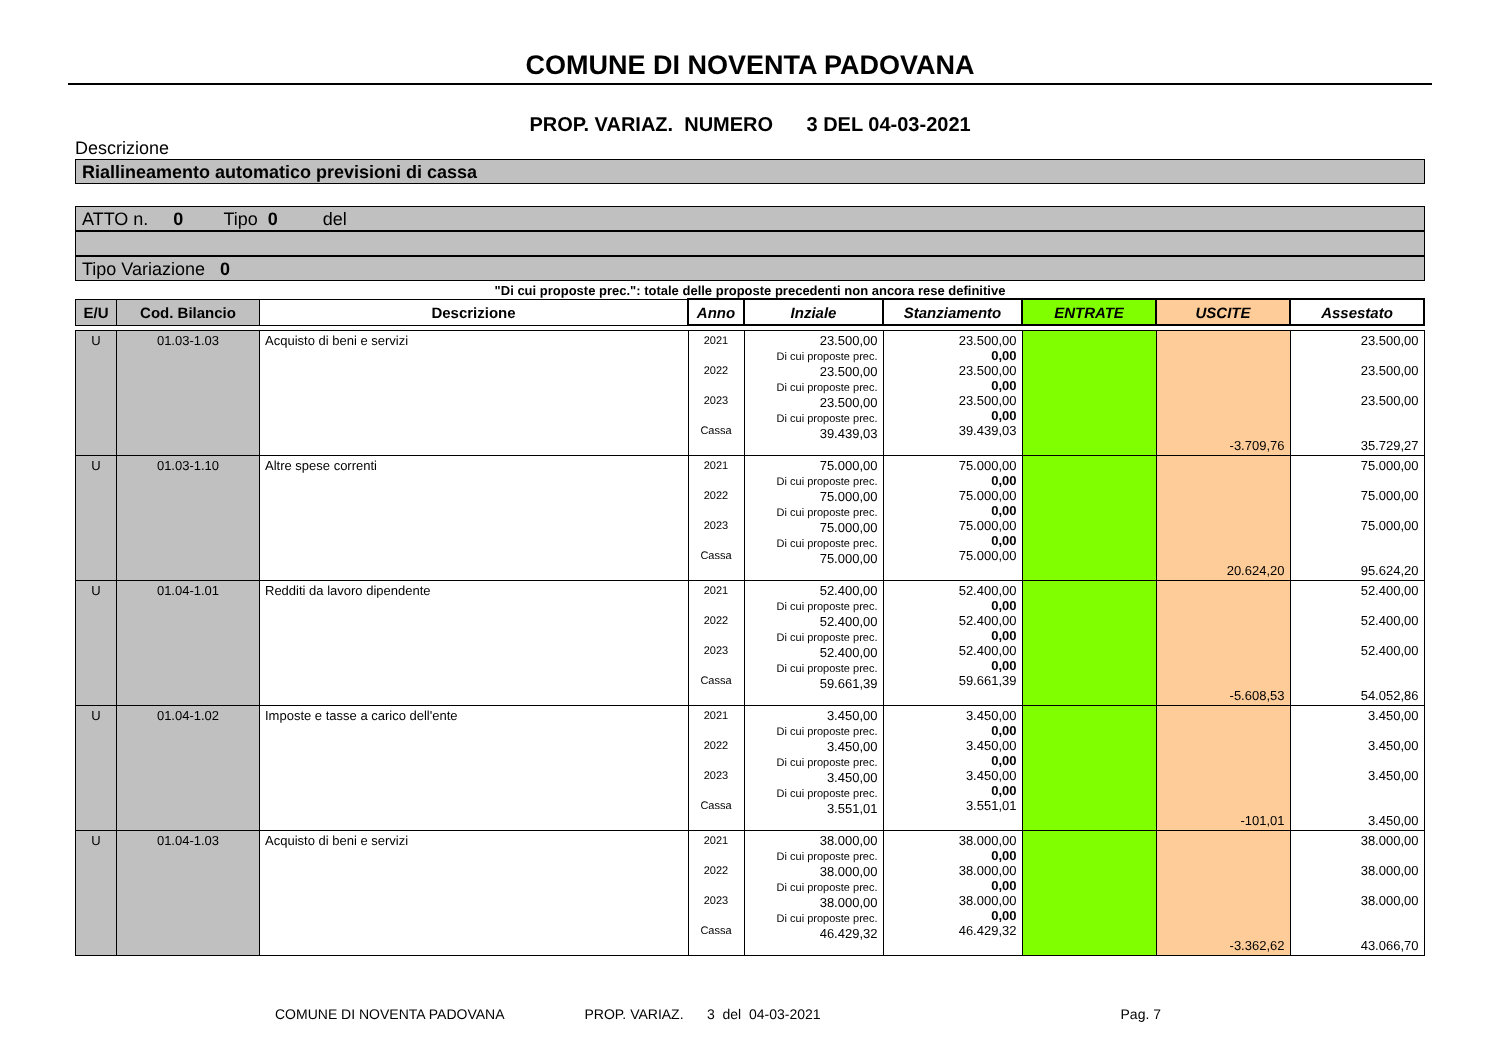COMUNE DI NOVENTA PADOVANA
PROP. VARIAZ. NUMERO 3 DEL 04-03-2021
Descrizione
Riallineamento automatico previsioni di cassa
ATTO n. 0 Tipo 0 del
Tipo Variazione 0
"Di cui proposte prec.": totale delle proposte precedenti non ancora rese definitive
| E/U | Cod. Bilancio | Descrizione | Anno | Inziale | Stanziamento | ENTRATE | USCITE | Assestato |
| --- | --- | --- | --- | --- | --- | --- | --- | --- |
| U | 01.03-1.03 | Acquisto di beni e servizi | 2021 2022 2023 Cassa | 23.500,00 Di cui proposte prec. 23.500,00 Di cui proposte prec. 23.500,00 Di cui proposte prec. 39.439,03 | 23.500,00 0,00 23.500,00 0,00 23.500,00 0,00 39.439,03 | | -3.709,76 | 23.500,00 23.500,00 23.500,00 35.729,27 |
| U | 01.03-1.10 | Altre spese correnti | 2021 2022 2023 Cassa | 75.000,00 Di cui proposte prec. 75.000,00 Di cui proposte prec. 75.000,00 Di cui proposte prec. 75.000,00 | 75.000,00 0,00 75.000,00 0,00 75.000,00 0,00 75.000,00 | | 20.624,20 | 75.000,00 75.000,00 75.000,00 95.624,20 |
| U | 01.04-1.01 | Redditi da lavoro dipendente | 2021 2022 2023 Cassa | 52.400,00 Di cui proposte prec. 52.400,00 Di cui proposte prec. 52.400,00 Di cui proposte prec. 59.661,39 | 52.400,00 0,00 52.400,00 0,00 52.400,00 0,00 59.661,39 | | -5.608,53 | 52.400,00 52.400,00 52.400,00 54.052,86 |
| U | 01.04-1.02 | Imposte e tasse a carico dell'ente | 2021 2022 2023 Cassa | 3.450,00 Di cui proposte prec. 3.450,00 Di cui proposte prec. 3.450,00 Di cui proposte prec. 3.551,01 | 3.450,00 0,00 3.450,00 0,00 3.450,00 0,00 3.551,01 | | -101,01 | 3.450,00 3.450,00 3.450,00 3.450,00 |
| U | 01.04-1.03 | Acquisto di beni e servizi | 2021 2022 2023 Cassa | 38.000,00 Di cui proposte prec. 38.000,00 Di cui proposte prec. 38.000,00 Di cui proposte prec. 46.429,32 | 38.000,00 0,00 38.000,00 0,00 38.000,00 0,00 46.429,32 | | -3.362,62 | 38.000,00 38.000,00 38.000,00 43.066,70 |
COMUNE DI NOVENTA PADOVANA PROP. VARIAZ. 3 del 04-03-2021 Pag. 7